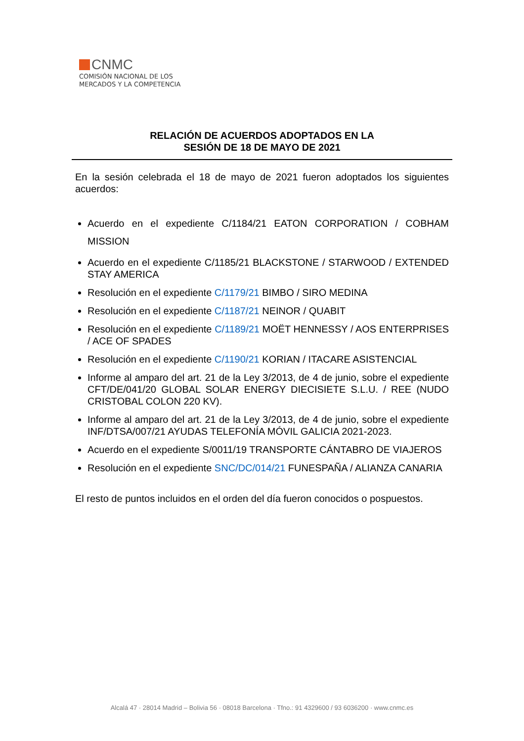CNMC
COMISIÓN NACIONAL DE LOS
MERCADOS Y LA COMPETENCIA
RELACIÓN DE ACUERDOS ADOPTADOS EN LA
SESIÓN DE 18 DE MAYO DE 2021
En la sesión celebrada el 18 de mayo de 2021 fueron adoptados los siguientes acuerdos:
Acuerdo en el expediente C/1184/21 EATON CORPORATION / COBHAM MISSION
Acuerdo en el expediente C/1185/21 BLACKSTONE / STARWOOD / EXTENDED STAY AMERICA
Resolución en el expediente C/1179/21 BIMBO / SIRO MEDINA
Resolución en el expediente C/1187/21 NEINOR / QUABIT
Resolución en el expediente C/1189/21 MOËT HENNESSY / AOS ENTERPRISES / ACE OF SPADES
Resolución en el expediente C/1190/21 KORIAN / ITACARE ASISTENCIAL
Informe al amparo del art. 21 de la Ley 3/2013, de 4 de junio, sobre el expediente CFT/DE/041/20 GLOBAL SOLAR ENERGY DIECISIETE S.L.U. / REE (NUDO CRISTOBAL COLON 220 KV).
Informe al amparo del art. 21 de la Ley 3/2013, de 4 de junio, sobre el expediente INF/DTSA/007/21 AYUDAS TELEFONÍA MÓVIL GALICIA 2021-2023.
Acuerdo en el expediente S/0011/19 TRANSPORTE CÁNTABRO DE VIAJEROS
Resolución en el expediente SNC/DC/014/21 FUNESPAÑA / ALIANZA CANARIA
El resto de puntos incluidos en el orden del día fueron conocidos o pospuestos.
Alcalá 47 · 28014 Madrid – Bolivia 56 · 08018 Barcelona · Tfno.: 91 4329600 / 93 6036200 · www.cnmc.es